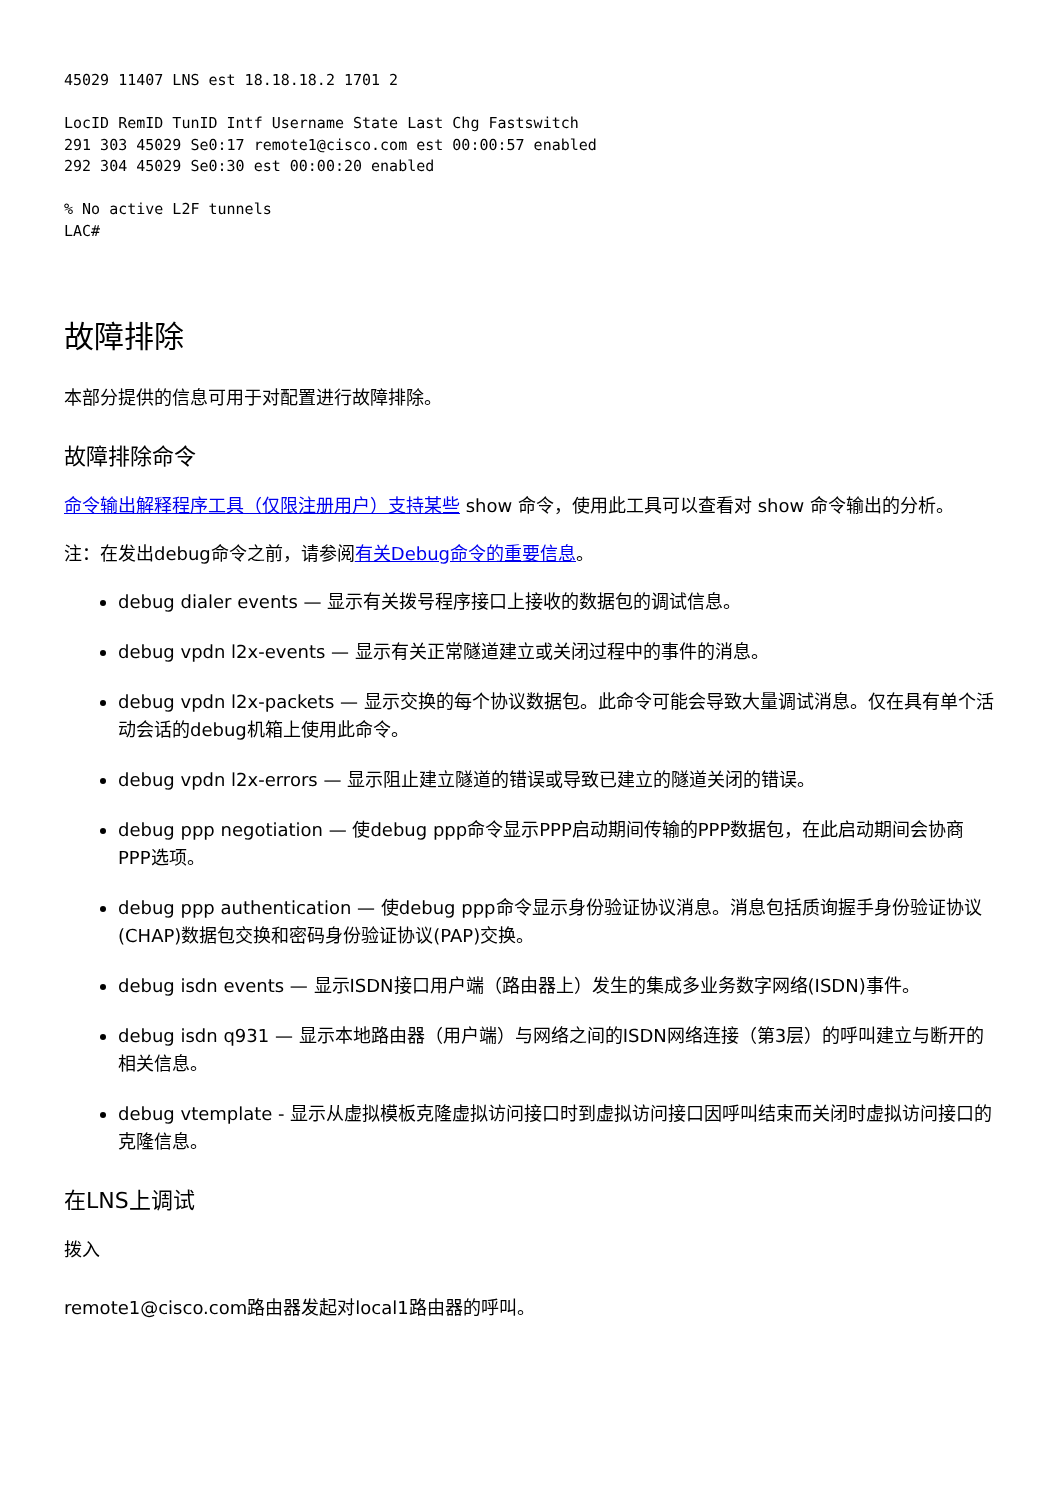45029 11407 LNS est 18.18.18.2 1701 2

LocID RemID TunID Intf Username State Last Chg Fastswitch
291 303 45029 Se0:17 remote1@cisco.com est 00:00:57 enabled
292 304 45029 Se0:30 est 00:00:20 enabled

% No active L2F tunnels
LAC#
故障排除
本部分提供的信息可用于对配置进行故障排除。
故障排除命令
命令输出解释程序工具（仅限注册用户）支持某些 show 命令，使用此工具可以查看对 show 命令输出的分析。
注：在发出debug命令之前，请参阅有关Debug命令的重要信息。
debug dialer events — 显示有关拨号程序接口上接收的数据包的调试信息。
debug vpdn l2x-events — 显示有关正常隧道建立或关闭过程中的事件的消息。
debug vpdn l2x-packets — 显示交换的每个协议数据包。此命令可能会导致大量调试消息。仅在具有单个活动会话的debug机箱上使用此命令。
debug vpdn l2x-errors — 显示阻止建立隧道的错误或导致已建立的隧道关闭的错误。
debug ppp negotiation — 使debug ppp命令显示PPP启动期间传输的PPP数据包，在此启动期间会协商PPP选项。
debug ppp authentication — 使debug ppp命令显示身份验证协议消息。消息包括质询握手身份验证协议(CHAP)数据包交换和密码身份验证协议(PAP)交换。
debug isdn events — 显示ISDN接口用户端（路由器上）发生的集成多业务数字网络(ISDN)事件。
debug isdn q931 — 显示本地路由器（用户端）与网络之间的ISDN网络连接（第3层）的呼叫建立与断开的相关信息。
debug vtemplate - 显示从虚拟模板克隆虚拟访问接口时到虚拟访问接口因呼叫结束而关闭时虚拟访问接口的克隆信息。
在LNS上调试
拨入
remote1@cisco.com路由器发起对local1路由器的呼叫。